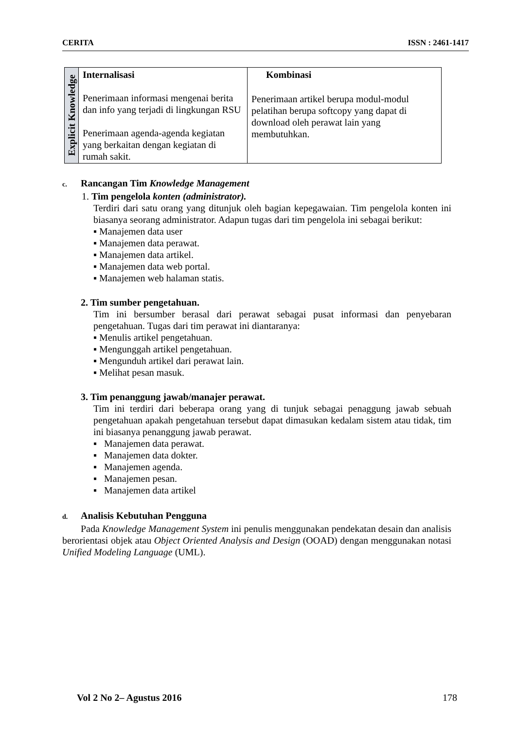CERITA ISSN : 2461-1417
| Explicit Knowledge | Internalisasi Penerimaan informasi mengenai berita dan info yang terjadi di lingkungan RSU Penerimaan agenda-agenda kegiatan yang berkaitan dengan kegiatan di rumah sakit. | Kombinasi Penerimaan artikel berupa modul-modul pelatihan berupa softcopy yang dapat di download oleh perawat lain yang membutuhkan. |
c. Rancangan Tim Knowledge Management
1. Tim pengelola konten (administrator).
Terdiri dari satu orang yang ditunjuk oleh bagian kepegawaian. Tim pengelola konten ini biasanya seorang administrator. Adapun tugas dari tim pengelola ini sebagai berikut:
▪ Manajemen data user
▪ Manajemen data perawat.
▪ Manajemen data artikel.
▪ Manajemen data web portal.
▪ Manajemen web halaman statis.
2. Tim sumber pengetahuan.
Tim ini bersumber berasal dari perawat sebagai pusat informasi dan penyebaran pengetahuan. Tugas dari tim perawat ini diantaranya:
▪ Menulis artikel pengetahuan.
▪ Mengunggah artikel pengetahuan.
▪ Mengunduh artikel dari perawat lain.
▪ Melihat pesan masuk.
3. Tim penanggung jawab/manajer perawat.
Tim ini terdiri dari beberapa orang yang di tunjuk sebagai penaggung jawab sebuah pengetahuan apakah pengetahuan tersebut dapat dimasukan kedalam sistem atau tidak, tim ini biasanya penanggung jawab perawat.
▪ Manajemen data perawat.
▪ Manajemen data dokter.
▪ Manajemen agenda.
▪ Manajemen pesan.
▪ Manajemen data artikel
d. Analisis Kebutuhan Pengguna
Pada Knowledge Management System ini penulis menggunakan pendekatan desain dan analisis berorientasi objek atau Object Oriented Analysis and Design (OOAD) dengan menggunakan notasi Unified Modeling Language (UML).
Vol 2 No 2– Agustus 2016 178